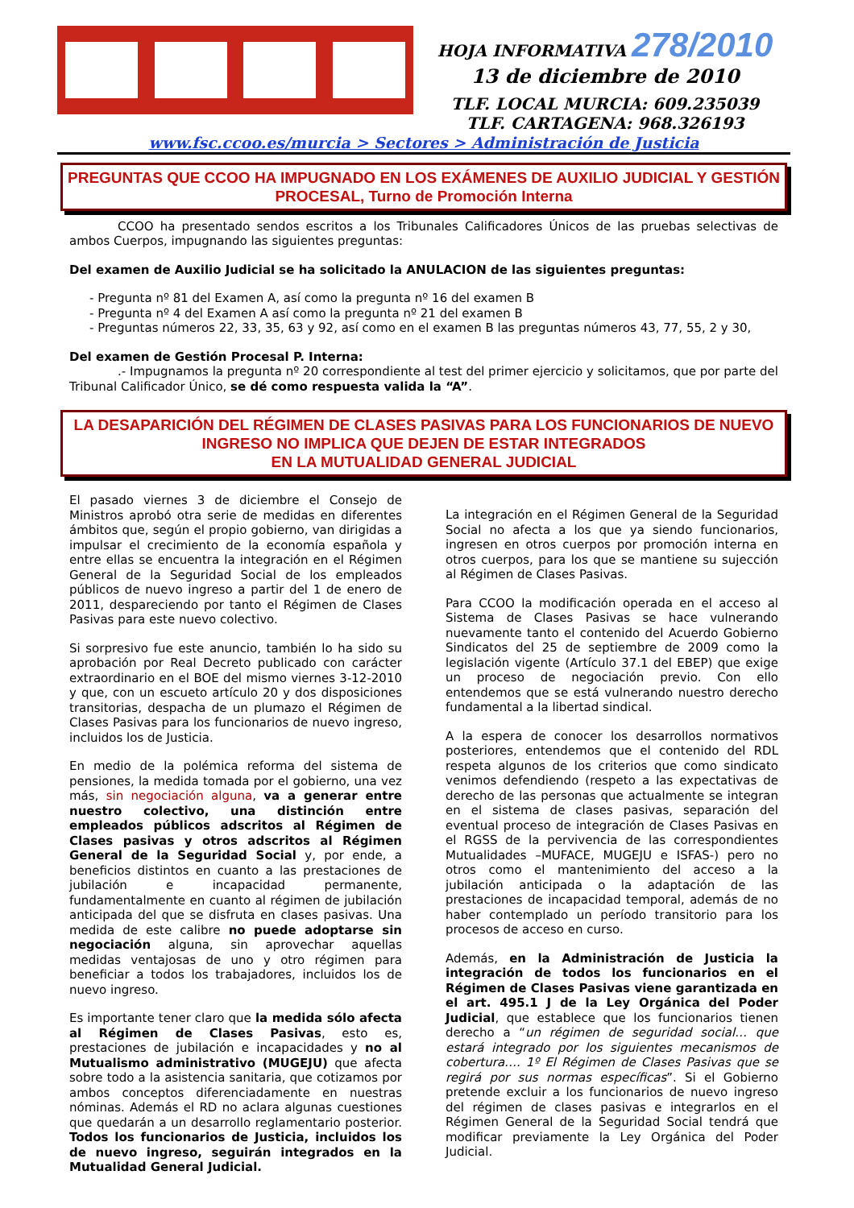HOJA INFORMATIVA 278/2010
13 de diciembre de 2010
TLF. LOCAL MURCIA: 609.235039
TLF. CARTAGENA: 968.326193
www.fsc.ccoo.es/murcia > Sectores > Administración de Justicia
PREGUNTAS QUE CCOO HA IMPUGNADO EN LOS EXÁMENES DE AUXILIO JUDICIAL Y GESTIÓN PROCESAL, Turno de Promoción Interna
CCOO ha presentado sendos escritos a los Tribunales Calificadores Únicos de las pruebas selectivas de ambos Cuerpos, impugnando las siguientes preguntas:
Del examen de Auxilio Judicial se ha solicitado la ANULACION de las siguientes preguntas:
- Pregunta nº 81 del Examen A, así como la pregunta nº 16 del examen B
- Pregunta nº 4 del Examen A así como la pregunta nº 21 del examen B
- Preguntas números 22, 33, 35, 63 y 92, así como en el examen B las preguntas números 43, 77, 55, 2 y 30,
Del examen de Gestión Procesal P. Interna:
.- Impugnamos la pregunta nº 20 correspondiente al test del primer ejercicio y solicitamos, que por parte del Tribunal Calificador Único, se dé como respuesta valida la “A”.
LA DESAPARICIÓN DEL RÉGIMEN DE CLASES PASIVAS PARA LOS FUNCIONARIOS DE NUEVO INGRESO NO IMPLICA QUE DEJEN DE ESTAR INTEGRADOS
EN LA MUTUALIDAD GENERAL JUDICIAL
El pasado viernes 3 de diciembre el Consejo de Ministros aprobó otra serie de medidas en diferentes ámbitos que, según el propio gobierno, van dirigidas a impulsar el crecimiento de la economía española y entre ellas se encuentra la integración en el Régimen General de la Seguridad Social de los empleados públicos de nuevo ingreso a partir del 1 de enero de 2011, despareciendo por tanto el Régimen de Clases Pasivas para este nuevo colectivo.
Si sorpresivo fue este anuncio, también lo ha sido su aprobación por Real Decreto publicado con carácter extraordinario en el BOE del mismo viernes 3-12-2010 y que, con un escueto artículo 20 y dos disposiciones transitorias, despacha de un plumazo el Régimen de Clases Pasivas para los funcionarios de nuevo ingreso, incluidos los de Justicia.
En medio de la polémica reforma del sistema de pensiones, la medida tomada por el gobierno, una vez más, sin negociación alguna, va a generar entre nuestro colectivo, una distinción entre empleados públicos adscritos al Régimen de Clases pasivas y otros adscritos al Régimen General de la Seguridad Social y, por ende, a beneficios distintos en cuanto a las prestaciones de jubilación e incapacidad permanente, fundamentalmente en cuanto al régimen de jubilación anticipada del que se disfruta en clases pasivas. Una medida de este calibre no puede adoptarse sin negociación alguna, sin aprovechar aquellas medidas ventajosas de uno y otro régimen para beneficiar a todos los trabajadores, incluidos los de nuevo ingreso.
Es importante tener claro que la medida sólo afecta al Régimen de Clases Pasivas, esto es, prestaciones de jubilación e incapacidades y no al Mutualismo administrativo (MUGEJU) que afecta sobre todo a la asistencia sanitaria, que cotizamos por ambos conceptos diferenciadamente en nuestras nóminas. Además el RD no aclara algunas cuestiones que quedarán a un desarrollo reglamentario posterior. Todos los funcionarios de Justicia, incluidos los de nuevo ingreso, seguirán integrados en la Mutualidad General Judicial.
La integración en el Régimen General de la Seguridad Social no afecta a los que ya siendo funcionarios, ingresen en otros cuerpos por promoción interna en otros cuerpos, para los que se mantiene su sujección al Régimen de Clases Pasivas.
Para CCOO la modificación operada en el acceso al Sistema de Clases Pasivas se hace vulnerando nuevamente tanto el contenido del Acuerdo Gobierno Sindicatos del 25 de septiembre de 2009 como la legislación vigente (Artículo 37.1 del EBEP) que exige un proceso de negociación previo. Con ello entendemos que se está vulnerando nuestro derecho fundamental a la libertad sindical.
A la espera de conocer los desarrollos normativos posteriores, entendemos que el contenido del RDL respeta algunos de los criterios que como sindicato venimos defendiendo (respeto a las expectativas de derecho de las personas que actualmente se integran en el sistema de clases pasivas, separación del eventual proceso de integración de Clases Pasivas en el RGSS de la pervivencia de las correspondientes Mutualidades –MUFACE, MUGEJU e ISFAS-) pero no otros como el mantenimiento del acceso a la jubilación anticipada o la adaptación de las prestaciones de incapacidad temporal, además de no haber contemplado un período transitorio para los procesos de acceso en curso.
Además, en la Administración de Justicia la integración de todos los funcionarios en el Régimen de Clases Pasivas viene garantizada en el art. 495.1 J de la Ley Orgánica del Poder Judicial, que establece que los funcionarios tienen derecho a “un régimen de seguridad social… que estará integrado por los siguientes mecanismos de cobertura…. 1º El Régimen de Clases Pasivas que se regirá por sus normas específicas”. Si el Gobierno pretende excluir a los funcionarios de nuevo ingreso del régimen de clases pasivas e integrarlos en el Régimen General de la Seguridad Social tendrá que modificar previamente la Ley Orgánica del Poder Judicial.